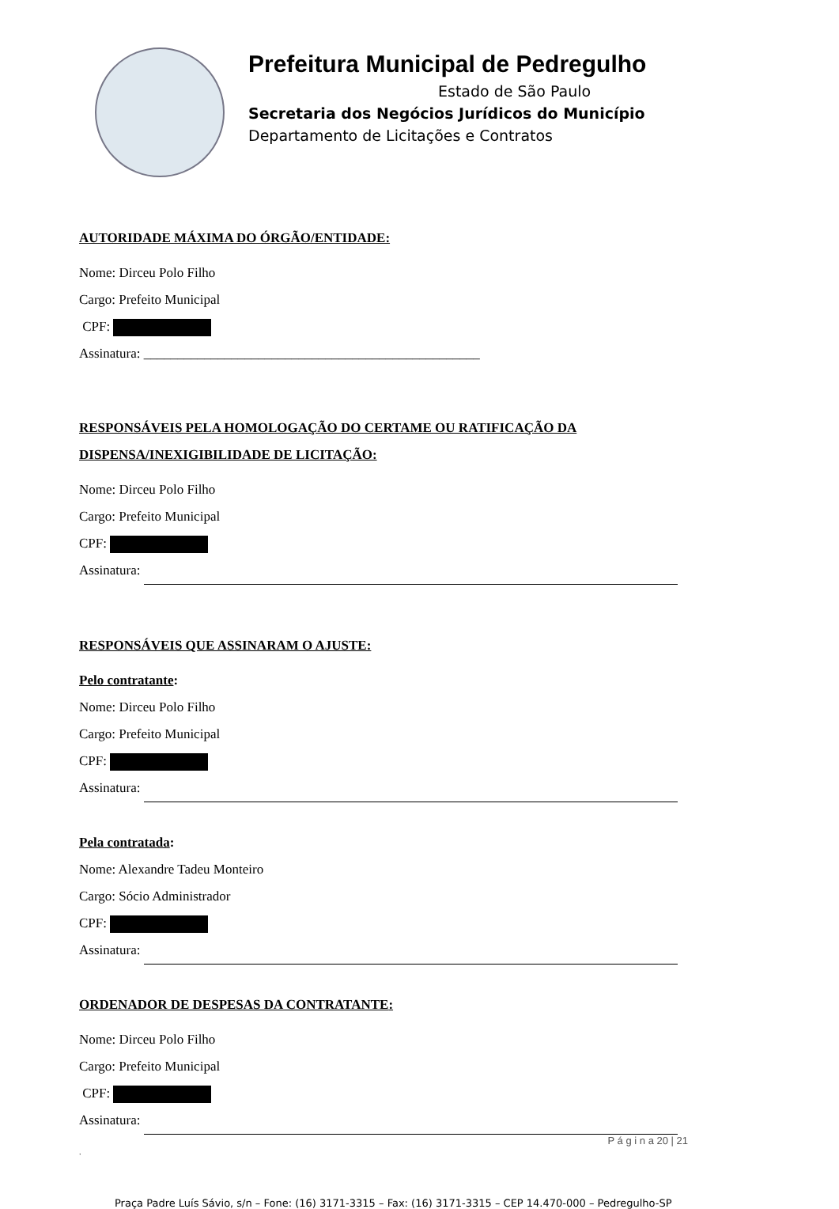Prefeitura Municipal de Pedregulho
Estado de São Paulo
Secretaria dos Negócios Jurídicos do Município
Departamento de Licitações e Contratos
AUTORIDADE MÁXIMA DO ÓRGÃO/ENTIDADE:
Nome: Dirceu Polo Filho
Cargo: Prefeito Municipal
CPF:
Assinatura: __________________________________________________
RESPONSÁVEIS PELA HOMOLOGAÇÃO DO CERTAME OU RATIFICAÇÃO DA DISPENSA/INEXIGIBILIDADE DE LICITAÇÃO:
Nome: Dirceu Polo Filho
Cargo: Prefeito Municipal
CPF:
Assinatura:
RESPONSÁVEIS QUE ASSINARAM O AJUSTE:
Pelo contratante:
Nome: Dirceu Polo Filho
Cargo: Prefeito Municipal
CPF:
Assinatura:
Pela contratada:
Nome: Alexandre Tadeu Monteiro
Cargo: Sócio Administrador
CPF:
Assinatura:
ORDENADOR DE DESPESAS DA CONTRATANTE:
Nome: Dirceu Polo Filho
Cargo: Prefeito Municipal
CPF:
Assinatura:
P á g i n a 20 | 21
.
Praça Padre Luís Sávio, s/n – Fone: (16) 3171-3315 – Fax: (16) 3171-3315 – CEP 14.470-000 – Pedregulho-SP